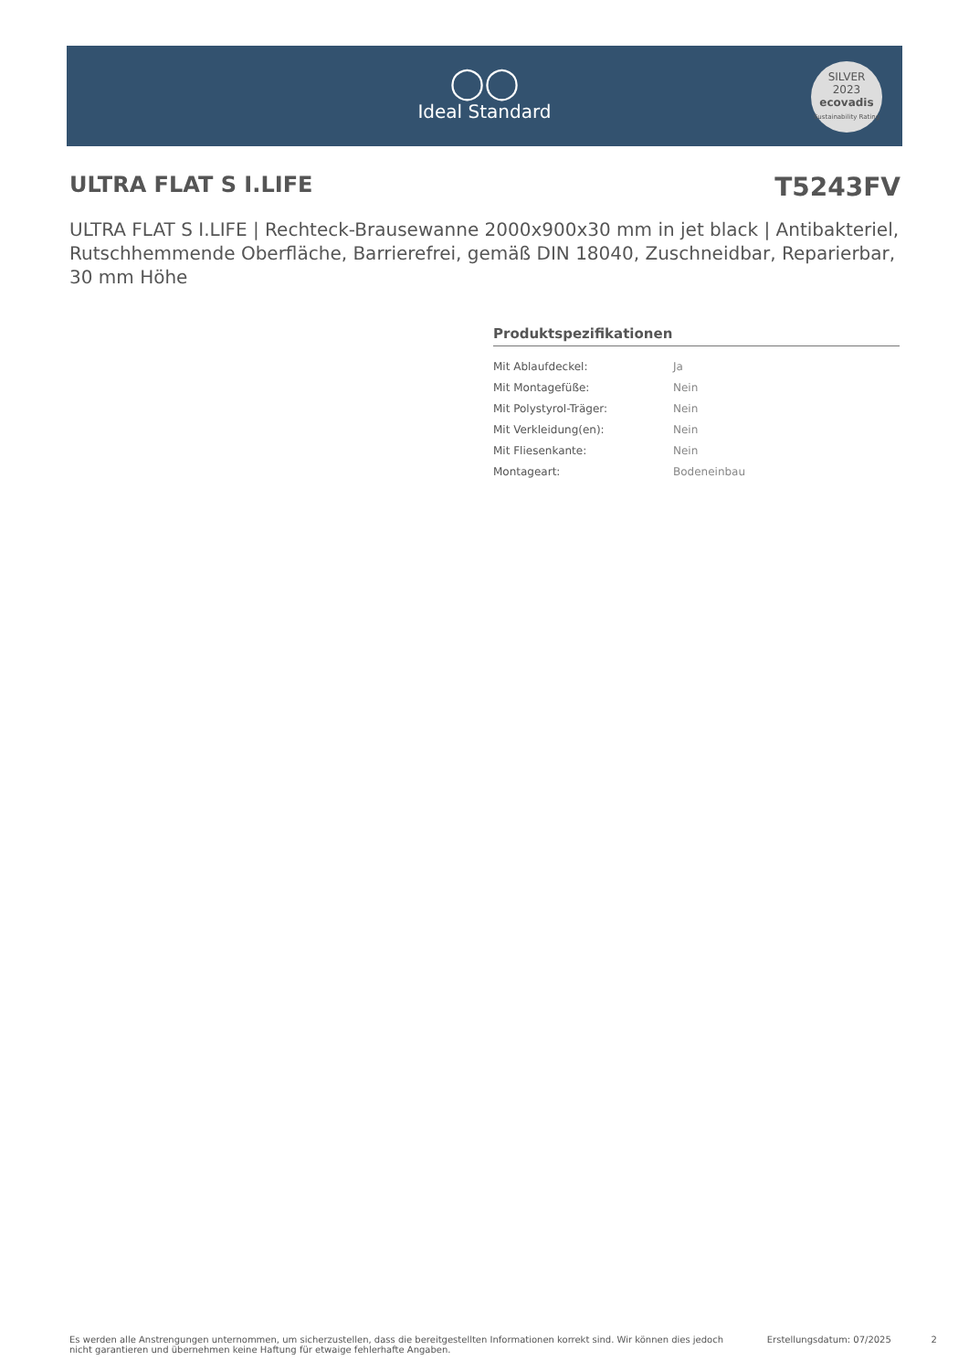◯◯
Ideal Standard
SILVER
2023
ecovadis
Sustainability Rating
ULTRA FLAT S I.LIFE T5243FV
ULTRA FLAT S I.LIFE | Rechteck-Brausewanne 2000x900x30 mm in jet black | Antibakteriel, Rutschhemmende Oberfläche, Barrierefrei, gemäß DIN 18040, Zuschneidbar, Reparierbar, 30 mm Höhe
Produktspezifikationen
| Mit Ablaufdeckel: | Ja |
| Mit Montagefüße: | Nein |
| Mit Polystyrol-Träger: | Nein |
| Mit Verkleidung(en): | Nein |
| Mit Fliesenkante: | Nein |
| Montageart: | Bodeneinbau |
Es werden alle Anstrengungen unternommen, um sicherzustellen, dass die bereitgestellten Informationen korrekt sind. Wir können dies jedoch nicht garantieren und übernehmen keine Haftung für etwaige fehlerhafte Angaben. Erstellungsdatum: 07/2025 2